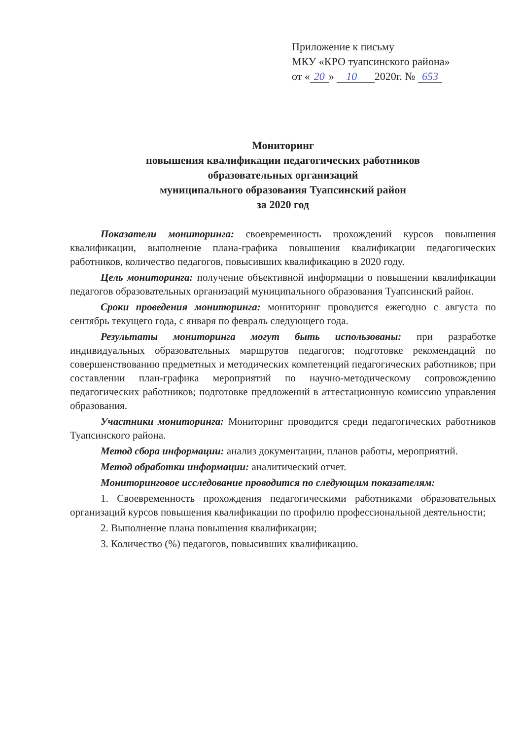Приложение к письму
МКУ «КРО туапсинского района»
от « 20 » 10 2020г. № 653
Мониторинг
повышения квалификации педагогических работников
образовательных организаций
муниципального образования Туапсинский район
за 2020 год
Показатели мониторинга: своевременность прохождений курсов повышения квалификации, выполнение плана-графика повышения квалификации педагогических работников, количество педагогов, повысивших квалификацию в 2020 году.
Цель мониторинга: получение объективной информации о повышении квалификации педагогов образовательных организаций муниципального образования Туапсинский район.
Сроки проведения мониторинга: мониторинг проводится ежегодно с августа по сентябрь текущего года, с января по февраль следующего года.
Результаты мониторинга могут быть использованы: при разработке индивидуальных образовательных маршрутов педагогов; подготовке рекомендаций по совершенствованию предметных и методических компетенций педагогических работников; при составлении план-графика мероприятий по научно-методическому сопровождению педагогических работников; подготовке предложений в аттестационную комиссию управления образования.
Участники мониторинга: Мониторинг проводится среди педагогических работников Туапсинского района.
Метод сбора информации: анализ документации, планов работы, мероприятий.
Метод обработки информации: аналитический отчет.
Мониторинговое исследование проводится по следующим показателям:
1. Своевременность прохождения педагогическими работниками образовательных организаций курсов повышения квалификации по профилю профессиональной деятельности;
2. Выполнение плана повышения квалификации;
3. Количество (%) педагогов, повысивших квалификацию.